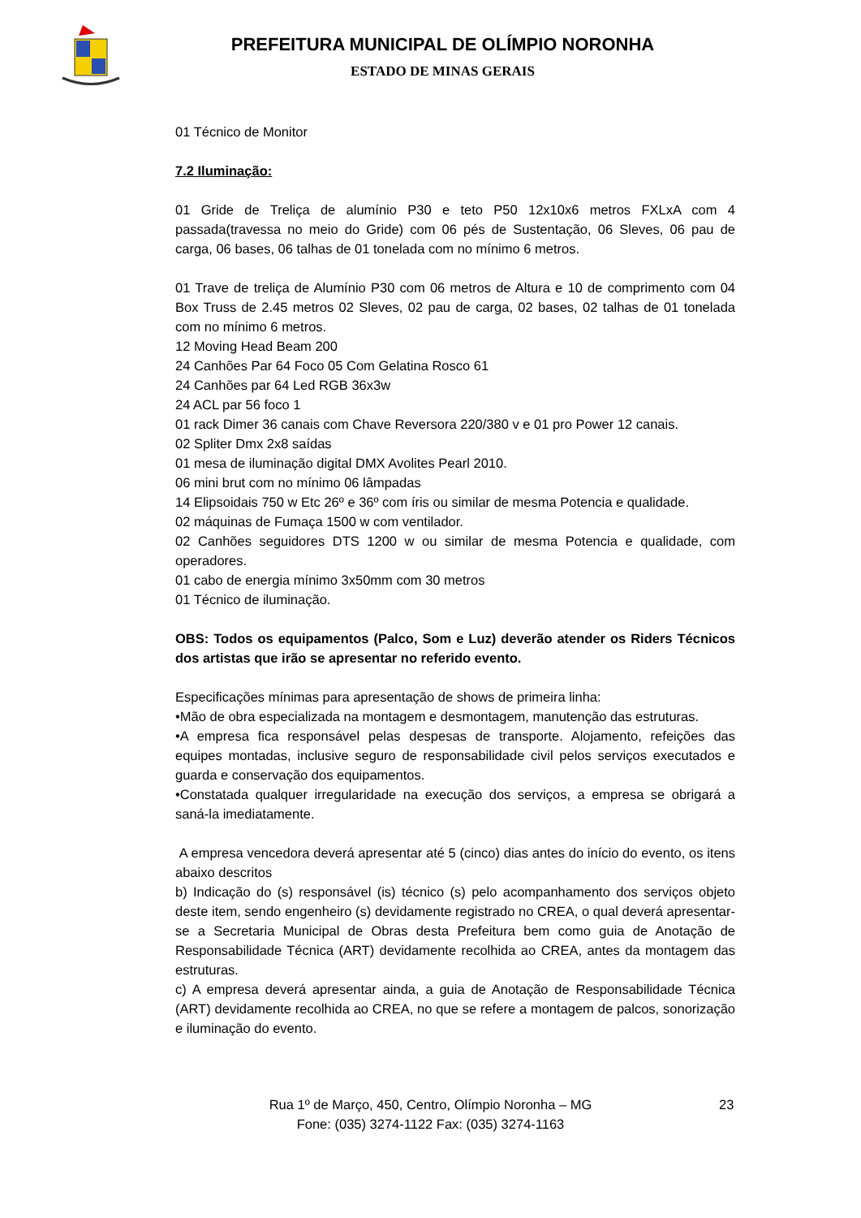PREFEITURA MUNICIPAL DE OLÍMPIO NORONHA
ESTADO DE MINAS GERAIS
01 Técnico de Monitor
7.2 Iluminação:
01 Gride de Treliça de alumínio P30 e teto P50 12x10x6 metros FXLxA com 4 passada(travessa no meio do Gride) com 06 pés de Sustentação, 06 Sleves, 06 pau de carga, 06 bases, 06 talhas de 01 tonelada com no mínimo 6 metros.
01 Trave de treliça de Alumínio P30 com 06 metros de Altura e 10 de comprimento com 04 Box Truss de 2.45 metros 02 Sleves, 02 pau de carga, 02 bases, 02 talhas de 01 tonelada com no mínimo 6 metros.
12 Moving Head Beam 200
24 Canhões Par 64 Foco 05 Com Gelatina Rosco 61
24 Canhões par 64 Led RGB 36x3w
24 ACL par 56 foco 1
01 rack Dimer 36 canais com Chave Reversora 220/380 v e 01 pro Power 12 canais.
02 Spliter Dmx 2x8 saídas
01 mesa de iluminação digital DMX Avolites Pearl 2010.
06 mini brut com no mínimo 06 lâmpadas
14 Elipsoidais 750 w Etc 26º e 36º com íris ou similar de mesma Potencia e qualidade.
02 máquinas de Fumaça 1500 w com ventilador.
02 Canhões seguidores DTS 1200 w ou similar de mesma Potencia e qualidade, com operadores.
01 cabo de energia mínimo 3x50mm com 30 metros
01 Técnico de iluminação.
OBS: Todos os equipamentos (Palco, Som e Luz) deverão atender os Riders Técnicos dos artistas que irão se apresentar no referido evento.
Especificações mínimas para apresentação de shows de primeira linha:
•Mão de obra especializada na montagem e desmontagem, manutenção das estruturas.
•A empresa fica responsável pelas despesas de transporte. Alojamento, refeições das equipes montadas, inclusive seguro de responsabilidade civil pelos serviços executados e guarda e conservação dos equipamentos.
•Constatada qualquer irregularidade na execução dos serviços, a empresa se obrigará a saná-la imediatamente.
A empresa vencedora deverá apresentar até 5 (cinco) dias antes do início do evento, os itens abaixo descritos
b) Indicação do (s) responsável (is) técnico (s) pelo acompanhamento dos serviços objeto deste item, sendo engenheiro (s) devidamente registrado no CREA, o qual deverá apresentar-se a Secretaria Municipal de Obras desta Prefeitura bem como guia de Anotação de Responsabilidade Técnica (ART) devidamente recolhida ao CREA, antes da montagem das estruturas.
c) A empresa deverá apresentar ainda, a guia de Anotação de Responsabilidade Técnica (ART) devidamente recolhida ao CREA, no que se refere a montagem de palcos, sonorização e iluminação do evento.
Rua 1º de Março, 450, Centro, Olímpio Noronha – MG 23
Fone: (035) 3274-1122 Fax: (035) 3274-1163